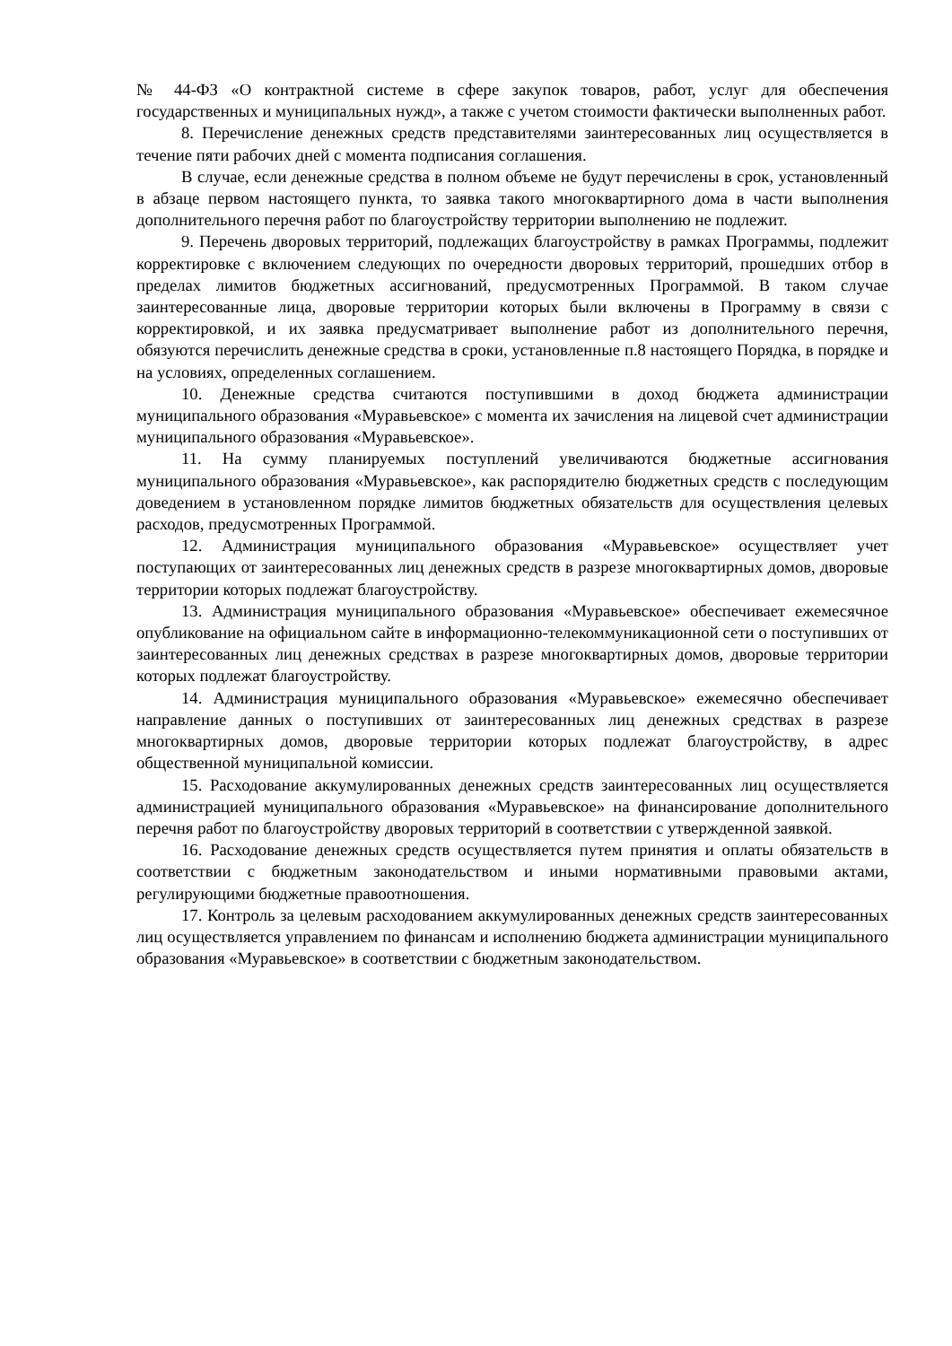№ 44-ФЗ «О контрактной системе в сфере закупок товаров, работ, услуг для обеспечения государственных и муниципальных нужд», а также с учетом стоимости фактически выполненных работ.
8. Перечисление денежных средств представителями заинтересованных лиц осуществляется в течение пяти рабочих дней с момента подписания соглашения.
В случае, если денежные средства в полном объеме не будут перечислены в срок, установленный в абзаце первом настоящего пункта, то заявка такого многоквартирного дома в части выполнения дополнительного перечня работ по благоустройству территории выполнению не подлежит.
9. Перечень дворовых территорий, подлежащих благоустройству в рамках Программы, подлежит корректировке с включением следующих по очередности дворовых территорий, прошедших отбор в пределах лимитов бюджетных ассигнований, предусмотренных Программой. В таком случае заинтересованные лица, дворовые территории которых были включены в Программу в связи с корректировкой, и их заявка предусматривает выполнение работ из дополнительного перечня, обязуются перечислить денежные средства в сроки, установленные п.8 настоящего Порядка, в порядке и на условиях, определенных соглашением.
10. Денежные средства считаются поступившими в доход бюджета администрации муниципального образования «Муравьевское» с момента их зачисления на лицевой счет администрации муниципального образования «Муравьевское».
11. На сумму планируемых поступлений увеличиваются бюджетные ассигнования муниципального образования «Муравьевское», как распорядителю бюджетных средств с последующим доведением в установленном порядке лимитов бюджетных обязательств для осуществления целевых расходов, предусмотренных Программой.
12. Администрация муниципального образования «Муравьевское» осуществляет учет поступающих от заинтересованных лиц денежных средств в разрезе многоквартирных домов, дворовые территории которых подлежат благоустройству.
13. Администрация муниципального образования «Муравьевское» обеспечивает ежемесячное опубликование на официальном сайте в информационно-телекоммуникационной сети о поступивших от заинтересованных лиц денежных средствах в разрезе многоквартирных домов, дворовые территории которых подлежат благоустройству.
14. Администрация муниципального образования «Муравьевское» ежемесячно обеспечивает направление данных о поступивших от заинтересованных лиц денежных средствах в разрезе многоквартирных домов, дворовые территории которых подлежат благоустройству, в адрес общественной муниципальной комиссии.
15. Расходование аккумулированных денежных средств заинтересованных лиц осуществляется администрацией муниципального образования «Муравьевское» на финансирование дополнительного перечня работ по благоустройству дворовых территорий в соответствии с утвержденной заявкой.
16. Расходование денежных средств осуществляется путем принятия и оплаты обязательств в соответствии с бюджетным законодательством и иными нормативными правовыми актами, регулирующими бюджетные правоотношения.
17. Контроль за целевым расходованием аккумулированных денежных средств заинтересованных лиц осуществляется управлением по финансам и исполнению бюджета администрации муниципального образования «Муравьевское» в соответствии с бюджетным законодательством.